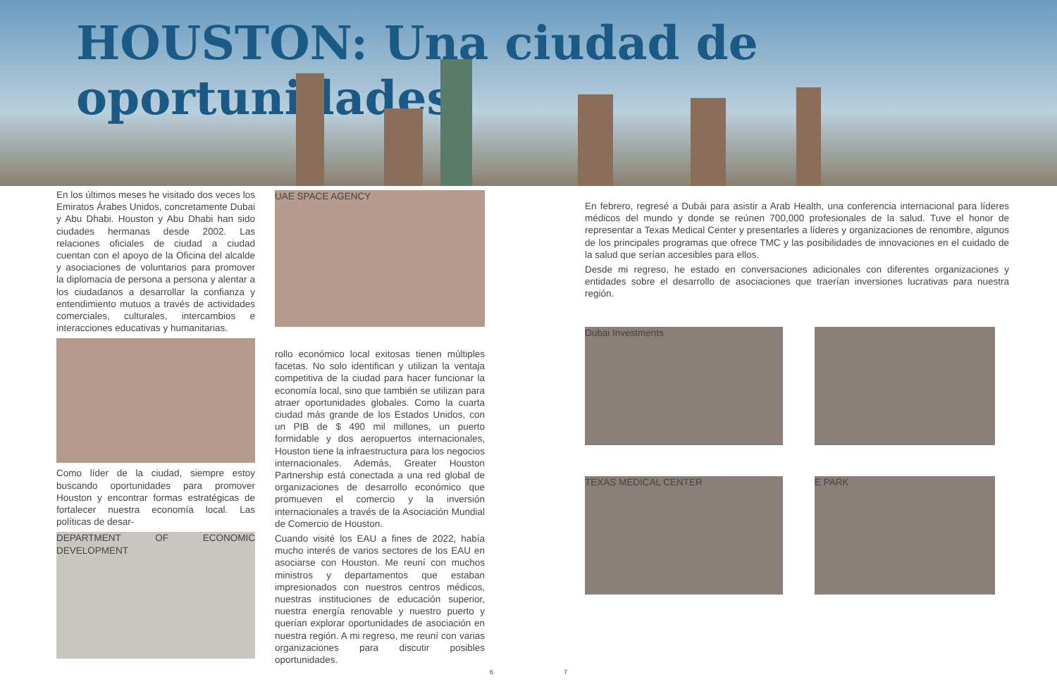HOUSTON: Una ciudad de oportunidades
En los últimos meses he visitado dos veces los Emiratos Árabes Unidos, concretamente Dubai y Abu Dhabi. Houston y Abu Dhabi han sido ciudades hermanas desde 2002. Las relaciones oficiales de ciudad a ciudad cuentan con el apoyo de la Oficina del alcalde y asociaciones de voluntarios para promover la diplomacia de persona a persona y alentar a los ciudadanos a desarrollar la confianza y entendimiento mutuos a través de actividades comerciales, culturales, intercambios e interacciones educativas y humanitarias.
Como líder de la ciudad, siempre estoy buscando oportunidades para promover Houston y encontrar formas estratégicas de fortalecer nuestra economía local. Las políticas de desar-
DEPARTMENT OF ECONOMIC DEVELOPMENT
UAE SPACE AGENCY
rollo económico local exitosas tienen múltiples facetas. No solo identifican y utilizan la ventaja competitiva de la ciudad para hacer funcionar la economía local, sino que también se utilizan para atraer oportunidades globales. Como la cuarta ciudad más grande de los Estados Unidos, con un PIB de $ 490 mil millones, un puerto formidable y dos aeropuertos internacionales, Houston tiene la infraestructura para los negocios internacionales. Además, Greater Houston Partnership está conectada a una red global de organizaciones de desarrollo económico que promueven el comercio y la inversión internacionales a través de la Asociación Mundial de Comercio de Houston.
Cuando visité los EAU a fines de 2022, había mucho interés de varios sectores de los EAU en asociarse con Houston. Me reuní con muchos ministros y departamentos que estaban impresionados con nuestros centros médicos, nuestras instituciones de educación superior, nuestra energía renovable y nuestro puerto y querían explorar oportunidades de asociación en nuestra región. A mi regreso, me reuní con varias organizaciones para discutir posibles oportunidades.
En febrero, regresé a Dubái para asistir a Arab Health, una conferencia internacional para líderes médicos del mundo y donde se reúnen 700,000 profesionales de la salud. Tuve el honor de representar a Texas Medical Center y presentarles a líderes y organizaciones de renombre, algunos de los principales programas que ofrece TMC y las posibilidades de innovaciones en el cuidado de la salud que serían accesibles para ellos.
Desde mi regreso, he estado en conversaciones adicionales con diferentes organizaciones y entidades sobre el desarrollo de asociaciones que traerían inversiones lucrativas para nuestra región.
Dubai Investments
TEXAS MEDICAL CENTER
E PARK
6 7